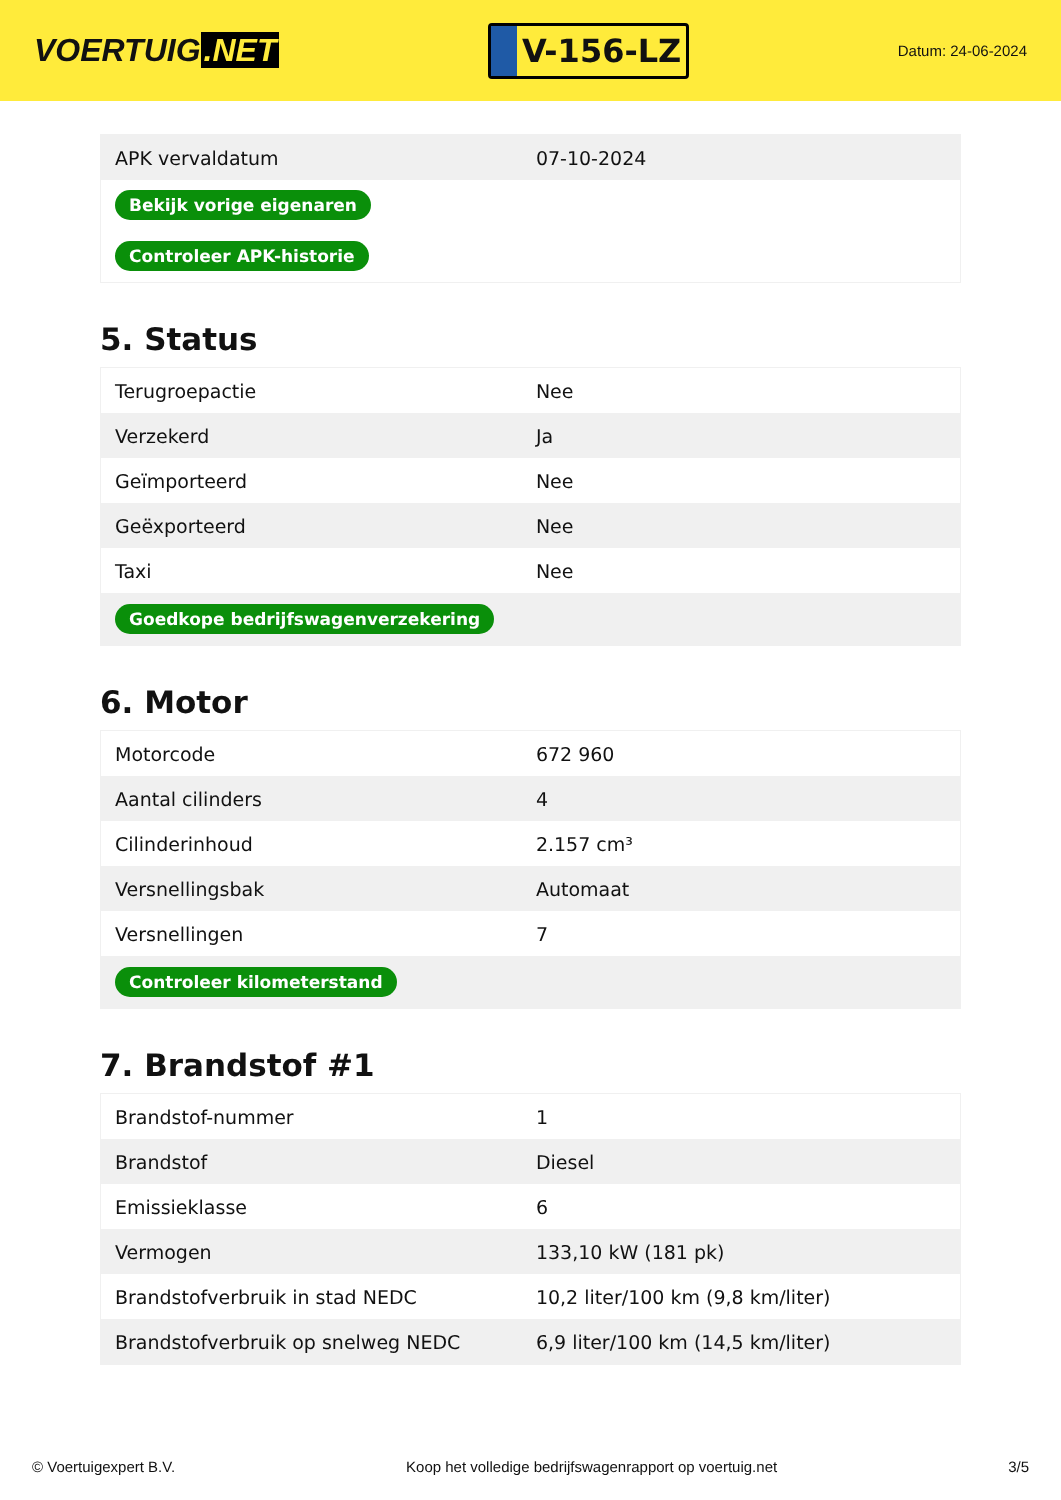VOERTUIG.NET
V-156-LZ
Datum: 24-06-2024
| APK vervaldatum | 07-10-2024 |
| Bekijk vorige eigenaren | |
| Controleer APK-historie | |
5. Status
| Terugroepactie | Nee |
| Verzekerd | Ja |
| Geïmporteerd | Nee |
| Geëxporteerd | Nee |
| Taxi | Nee |
| Goedkope bedrijfswagenverzekering | |
6. Motor
| Motorcode | 672 960 |
| Aantal cilinders | 4 |
| Cilinderinhoud | 2.157 cm³ |
| Versnellingsbak | Automaat |
| Versnellingen | 7 |
| Controleer kilometerstand | |
7. Brandstof #1
| Brandstof-nummer | 1 |
| Brandstof | Diesel |
| Emissieklasse | 6 |
| Vermogen | 133,10 kW (181 pk) |
| Brandstofverbruik in stad NEDC | 10,2 liter/100 km (9,8 km/liter) |
| Brandstofverbruik op snelweg NEDC | 6,9 liter/100 km (14,5 km/liter) |
© Voertuigexpert B.V. Koop het volledige bedrijfswagenrapport op voertuig.net 3/5